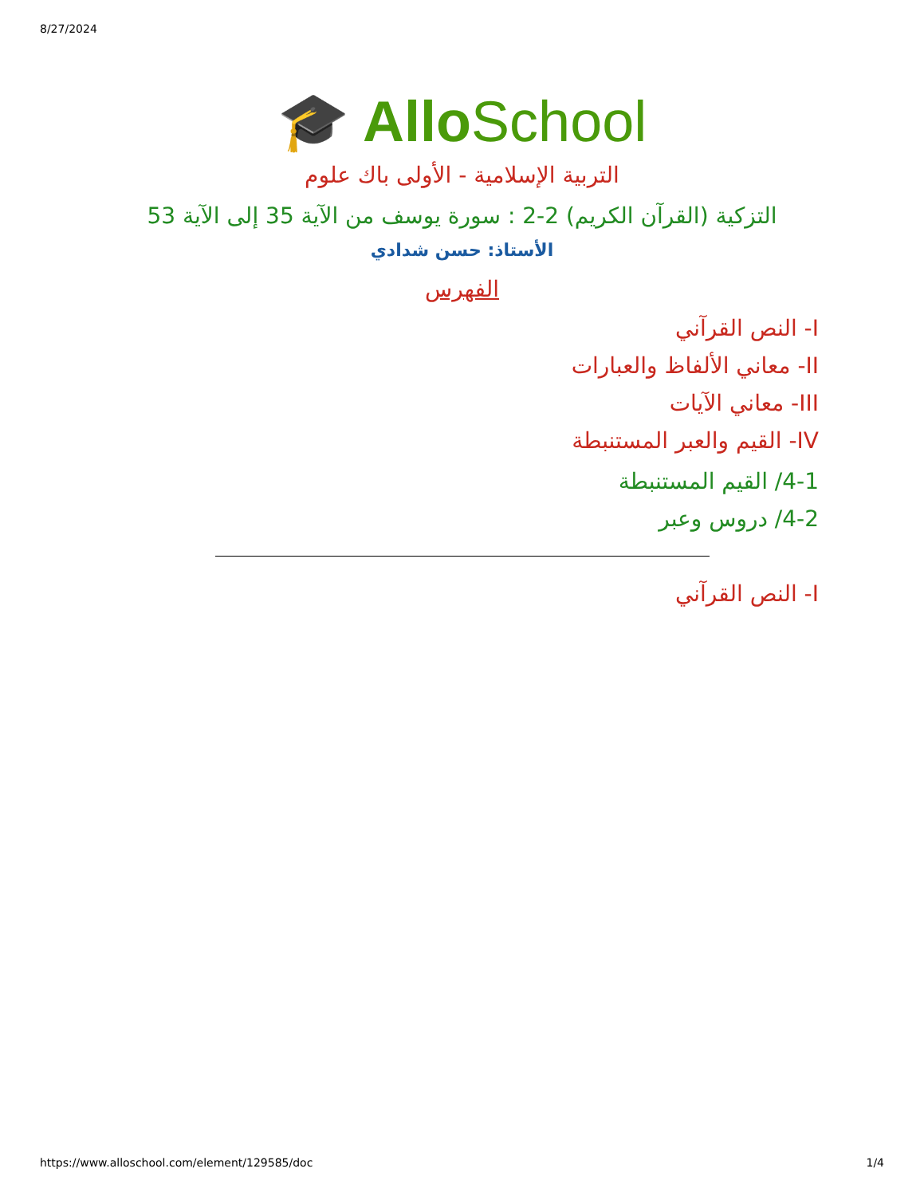8/27/2024
🎓 AlloSchool
التربية الإسلامية - الأولى باك علوم
التزكية (القرآن الكريم) 2-2 : سورة يوسف من الآية 35 إلى الآية 53
الأستاذ: حسن شدادي
الفهرس
I- النص القرآني
II- معاني الألفاظ والعبارات
III- معاني الآيات
IV- القيم والعبر المستنبطة
4-1/ القيم المستنبطة
4-2/ دروس وعبر
I- النص القرآني
https://www.alloschool.com/element/129585/doc 1/4